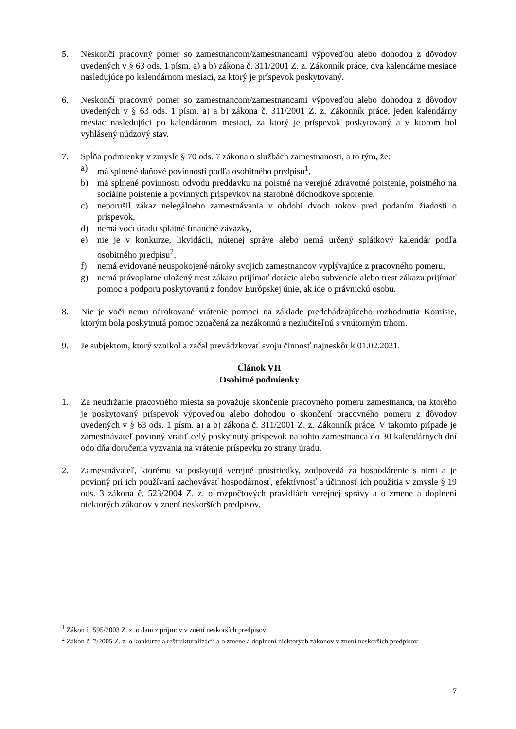5. Neskončí pracovný pomer so zamestnancom/zamestnancami výpoveďou alebo dohodou z dôvodov uvedených v § 63 ods. 1 písm. a) a b) zákona č. 311/2001 Z. z. Zákonník práce, dva kalendárne mesiace nasledujúce po kalendárnom mesiaci, za ktorý je príspevok poskytovaný.
6. Neskončí pracovný pomer so zamestnancom/zamestnancami výpoveďou alebo dohodou z dôvodov uvedených v § 63 ods. 1 písm. a) a b) zákona č. 311/2001 Z. z. Zákonník práce, jeden kalendárny mesiac nasledujúci po kalendárnom mesiaci, za ktorý je príspevok poskytovaný a v ktorom bol vyhlásený núdzový stav.
7. Spĺňa podmienky v zmysle § 70 ods. 7 zákona o službách zamestnanosti, a to tým, že:
a) má splnené daňové povinnosti podľa osobitného predpisu<sup>1</sup>,
b) má splnené povinnosti odvodu preddavku na poistné na verejné zdravotné poistenie, poistného na sociálne poistenie a povinných príspevkov na starobné dôchodkové sporenie,
c) neporušil zákaz nelegálneho zamestnávania v období dvoch rokov pred podaním žiadosti o príspevok,
d) nemá voči úradu splatné finančné záväzky,
e) nie je v konkurze, likvidácii, nútenej správe alebo nemá určený splátkový kalendár podľa osobitného predpisu<sup>2</sup>,
f) nemá evidované neuspokojené nároky svojich zamestnancov vyplývajúce z pracovného pomeru,
g) nemá právoplatne uložený trest zákazu prijímať dotácie alebo subvencie alebo trest zákazu prijímať pomoc a podporu poskytovanú z fondov Európskej únie, ak ide o právnickú osobu.
8. Nie je voči nemu nárokované vrátenie pomoci na základe predchádzajúceho rozhodnutia Komisie, ktorým bola poskytnutá pomoc označená za nezákonnú a nezlučiteľnú s vnútorným trhom.
9. Je subjektom, ktorý vznikol a začal prevádzkovať svoju činnosť najneskôr k 01.02.2021.
Článok VII
Osobitné podmienky
1. Za neudržanie pracovného miesta sa považuje skončenie pracovného pomeru zamestnanca, na ktorého je poskytovaný príspevok výpoveďou alebo dohodou o skončení pracovného pomeru z dôvodov uvedených v § 63 ods. 1 písm. a) a b) zákona č. 311/2001 Z. z. Zákonník práce. V takomto prípade je zamestnávateľ povinný vrátiť celý poskytnutý príspevok na tohto zamestnanca do 30 kalendárnych dní odo dňa doručenia vyzvania na vrátenie príspevku zo strany úradu.
2. Zamestnávateľ, ktorému sa poskytujú verejné prostriedky, zodpovedá za hospodárenie s nimi a je povinný pri ich používaní zachovávať hospodárnosť, efektívnosť a účinnosť ich použitia v zmysle § 19 ods. 3 zákona č. 523/2004 Z. z. o rozpočtových pravidlách verejnej správy a o zmene a doplnení niektorých zákonov v znení neskorších predpisov.
<sup>1</sup> Zákon č. 595/2003 Z. z. o dani z príjmov v znení neskorších predpisov
<sup>2</sup> Zákon č. 7/2005 Z. z. o konkurze a reštrukturalizácii a o zmene a doplnení niektorých zákonov v znení neskorších predpisov
7